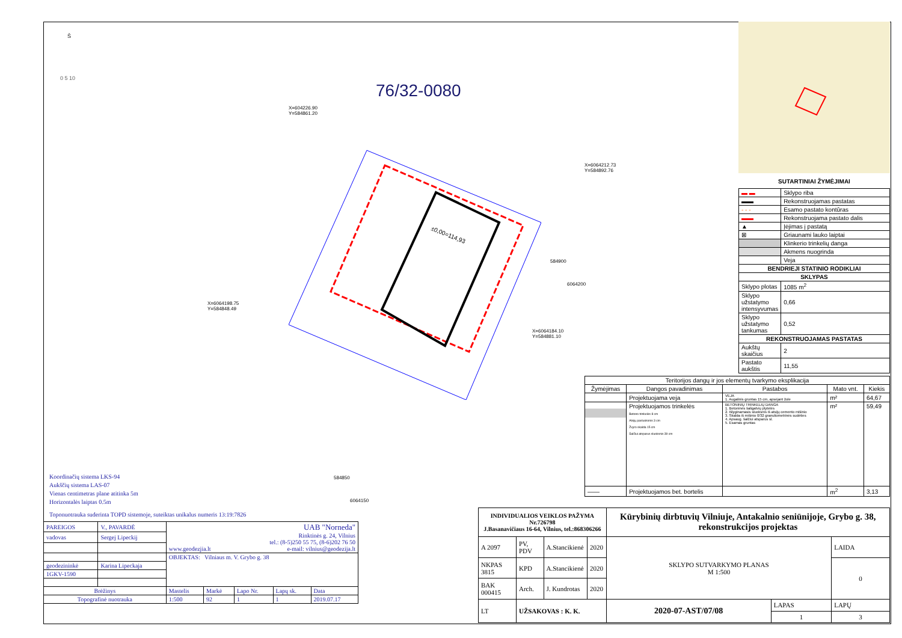Š
0 5 10
76/32-0080
X=604226.90
Y=584861.20
X=6064212.73
Y=584892.76
X=6064198.75
Y=584848.49
X=6064184.10
Y=584881.10
6064200
584900
6064150
584850
±0,00=114,93
SUTARTINIAI ŽYMĖJIMAI
| ▬ ▬ | Sklypo riba |
| ▬▬ | Rekonstruojamas pastatas |
| - - - | Esamo pastato kontūras |
| ▬▬ | Rekonstruojama pastato dalis |
| ▲ | Įėjimas į pastatą |
| ⊠ | Griaunami lauko laiptai |
| | Klinkerio trinkelių danga |
| | Akmens nuogrinda |
| | Veja |
| BENDRIEJI STATINIO RODIKLIAI | |
| SKLYPAS | |
| Sklypo plotas | 1085 m<sup>2</sup> |
| Sklypo užstatymo intensyvumas | 0,66 |
| Sklypo užstatymo tankumas | 0,52 |
| REKONSTRUOJAMAS PASTATAS | |
| Aukštų skaičius | 2 |
| Pastato aukštis | 11,55 |
| Teritorijos dangų ir jos elementų tvarkymo eksplikacija | | | | |
| --- | --- | --- | --- | --- |
| Žymėjimas | Dangos pavadinimas | Pastabos | Mato vnt. | Kiekis |
| | Projektuojama veja | VEJA 1. Augalinis gruntas 15 cm, apsėjant žole | m² | 64,67 |
| | Projektuojamos trinkelės Betono trinkelės 8 cm Alsijų pasluoksnis 3 cm Žvyro skalda 15 cm Šalčiui atsparus sluoksnis 39 cm | BETONINIŲ TRINKELIŲ DANGA 1. Betoninės šaligatvių plytelės 2. Išlyginamasis sluoksnis iš atsijų cemento mišinio 3. Skalda iš mišinio 0/32 granuliometrinės sudėties 4. Apsaug. šalčiui atsparus sl. 5. Esamas gruntas | m² | 59,49 |
| —— | Projektuojamos bet. bortelis | | m<sup>2</sup> | 3,13 |
Koordinačių sistema LKS-94
Aukščių sistema LAS-07
Vienas centimetras plane atitinka 5m
Horizontalės laiptas 0.5m
Toponuotrauka suderinta TOPD sistemoje, suteiktas unikalus numeris 13:19:7826
| PAREIGOS | V., PAVARDĖ | UAB "Norneda" Rinktinės g. 24, Vilnius tel.: (8-5)250 55 75, (8-6)202 76 50 www.geodezjia.lt e-mail: vilnius@geodezija.lt | | | | |
| vadovas | Sergej Lipeckij | | | | | |
| | | OBJEKTAS: Vilniaus m. V. Grybo g. 38 | | | | |
| geodezininkė | Karina Lipeckaja | | | | | |
| 1GKV-1590 | | | | | | |
| Brėžinys | | Mastelis | Markė | Lapo Nr. | Lapų sk. | Data |
| Topografinė nuotrauka | | 1:500 | 92 | 1 | 1 | 2019.07.17 |
| INDIVIDUALIOS VEIKLOS PAŽYMA Nr.726798 J.Basanavičiaus 16-64, Vilnius, tel.:868306266 | | | | Kūrybinių dirbtuvių Vilniuje, Antakalnio seniūnijoje, Grybo g. 38, rekonstrukcijos projektas | | |
| A 2097 | PV, PDV | A.Stancikienė | 2020 | SKLYPO SUTVARKYMO PLANAS M 1:500 | | LAIDA |
| NKPAS 3815 | KPD | A.Stancikienė | 2020 | | | 0 |
| BAK 000415 | Arch. | J. Kundrotas | 2020 | | | |
| LT | UŽSAKOVAS : K. K. | | | 2020-07-AST/07/08 | LAPAS | LAPŲ |
| | | | | | 1 | 3 |